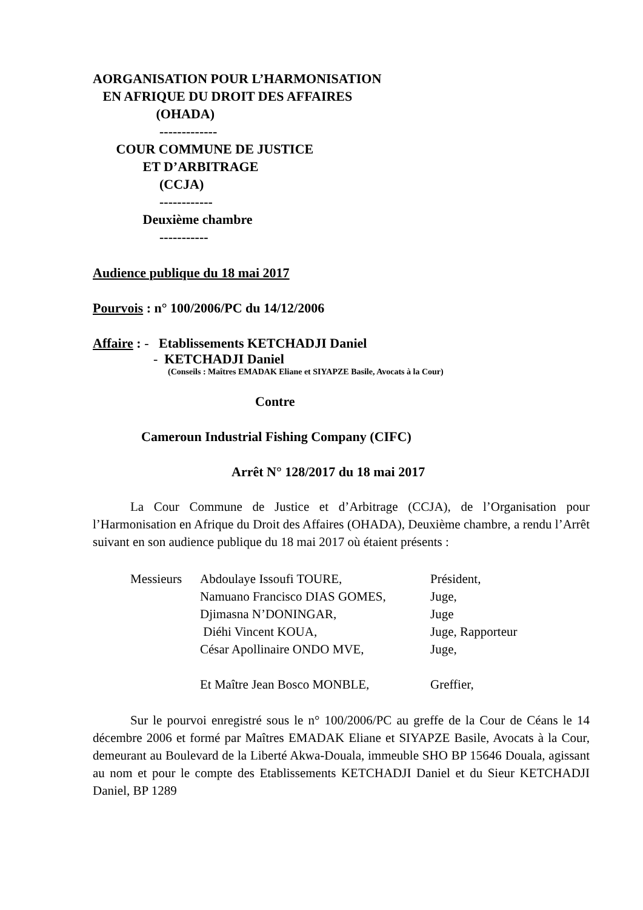AORGANISATION POUR L’HARMONISATION EN AFRIQUE DU DROIT DES AFFAIRES (OHADA) ------------- COUR COMMUNE DE JUSTICE ET D’ARBITRAGE (CCJA) ------------ Deuxième chambre -----------
Audience publique du 18 mai 2017
Pourvois : n° 100/2006/PC du 14/12/2006
Affaire : - Etablissements KETCHADJI Daniel
- KETCHADJI Daniel
(Conseils : Maîtres EMADAK Eliane et SIYAPZE Basile, Avocats à la Cour)
Contre
Cameroun Industrial Fishing Company (CIFC)
Arrêt N° 128/2017 du 18 mai 2017
La Cour Commune de Justice et d’Arbitrage (CCJA), de l’Organisation pour l’Harmonisation en Afrique du Droit des Affaires (OHADA), Deuxième chambre, a rendu l’Arrêt suivant en son audience publique du 18 mai 2017 où étaient présents :
| Messieurs | Abdoulaye Issoufi TOURE, | Président, |
| | Namuano Francisco DIAS GOMES, | Juge, |
| | Djimasna N’DONINGAR, | Juge |
| | Diéhi Vincent KOUA, | Juge, Rapporteur |
| | César Apollinaire ONDO MVE, | Juge, |
| | Et Maître Jean Bosco MONBLE, | Greffier, |
Sur le pourvoi enregistré sous le n° 100/2006/PC au greffe de la Cour de Céans le 14 décembre 2006 et formé par Maîtres EMADAK Eliane et SIYAPZE Basile, Avocats à la Cour, demeurant au Boulevard de la Liberté Akwa-Douala, immeuble SHO BP 15646 Douala, agissant au nom et pour le compte des Etablissements KETCHADJI Daniel et du Sieur KETCHADJI Daniel, BP 1289